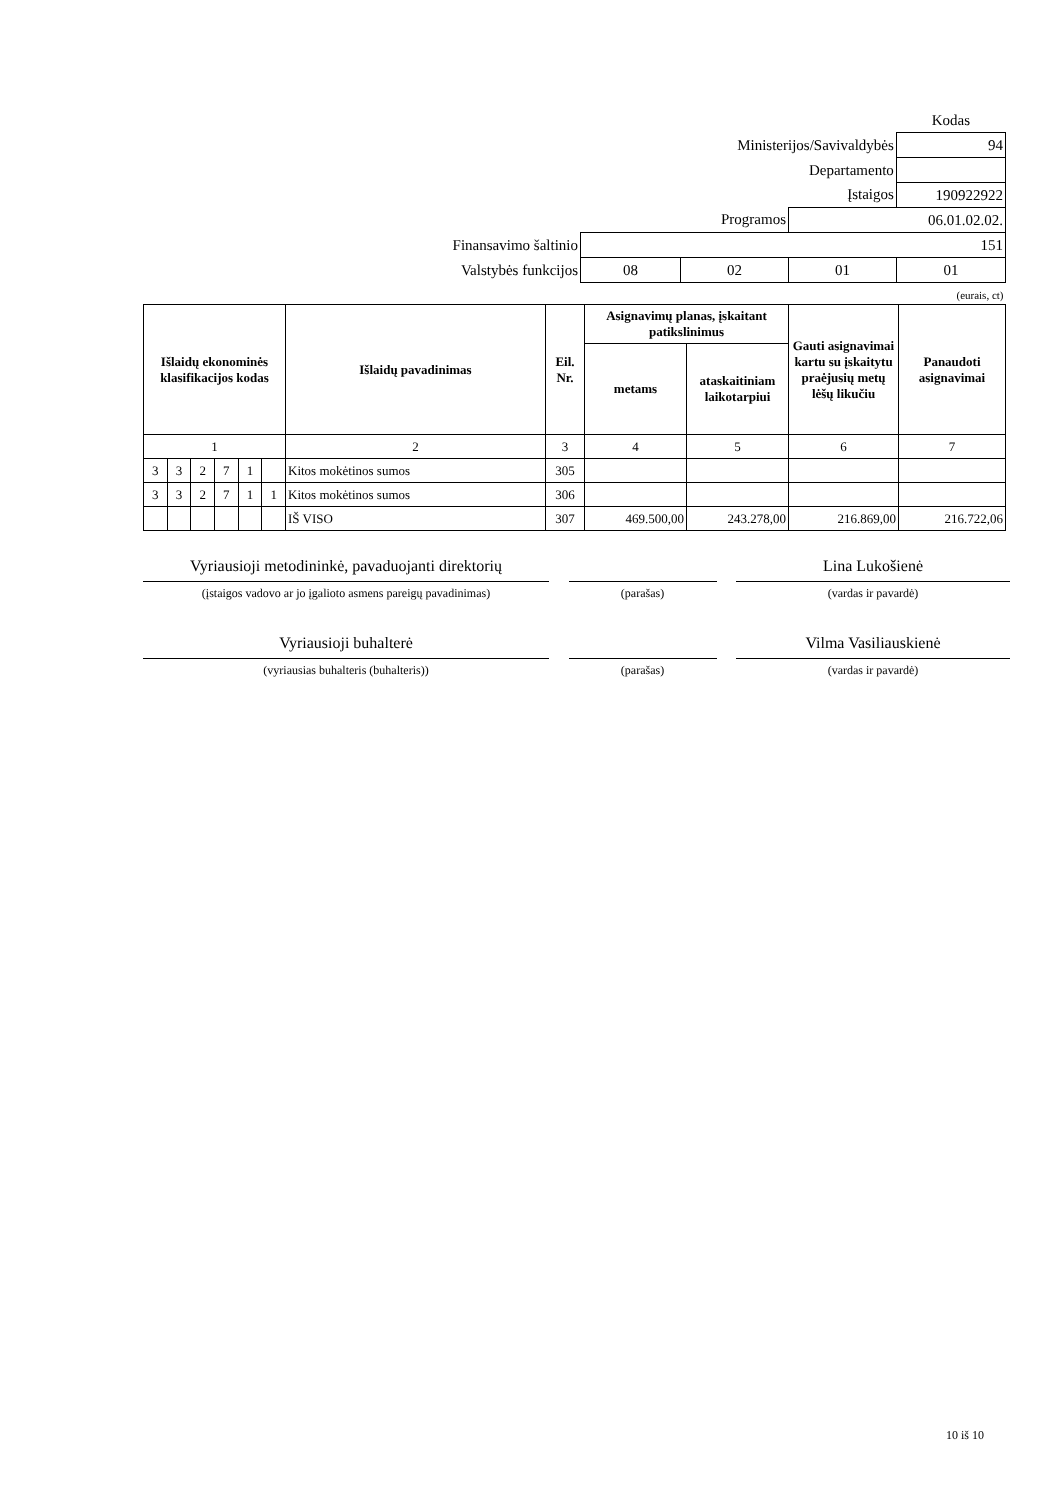| | | | | Kodas |
| Ministerijos/Savivaldybės | | | | 94 |
| Departamento | | | | |
| Įstaigos | | | | 190922922 |
| Programos | | | 06.01.02.02. | |
| Finansavimo šaltinio | 151 | | | |
| Valstybės funkcijos | 08 | 02 | 01 | 01 |
| (eurais, ct) | | | | |
| Išlaidų ekonominės klasifikacijos kodas | | | | | | Išlaidų pavadinimas | Eil. Nr. | Asignavimų planas, įskaitant patikslinimus | | Gauti asignavimai kartu su įskaitytu praėjusių metų lėšų likučiu | Panaudoti asignavimai |
| --- | --- | --- | --- | --- | --- | --- | --- | --- | --- | --- | --- |
| | | | | | | | | metams | ataskaitiniam laikotarpiui | | |
| 1 | | | | | | 2 | 3 | 4 | 5 | 6 | 7 |
| 3 | 3 | 2 | 7 | 1 | | Kitos mokėtinos sumos | 305 | | | | |
| 3 | 3 | 2 | 7 | 1 | 1 | Kitos mokėtinos sumos | 306 | | | | |
| | | | | | | IŠ VISO | 307 | 469.500,00 | 243.278,00 | 216.869,00 | 216.722,06 |
Vyriausioji metodininkė, pavaduojanti direktorių
(įstaigos vadovo ar jo įgalioto asmens pareigų pavadinimas)
(parašas)
Lina Lukošienė
(vardas ir pavardė)
Vyriausioji buhalterė
(vyriausias buhalteris (buhalteris))
(parašas)
Vilma Vasiliauskienė
(vardas ir pavardė)
10 iš 10